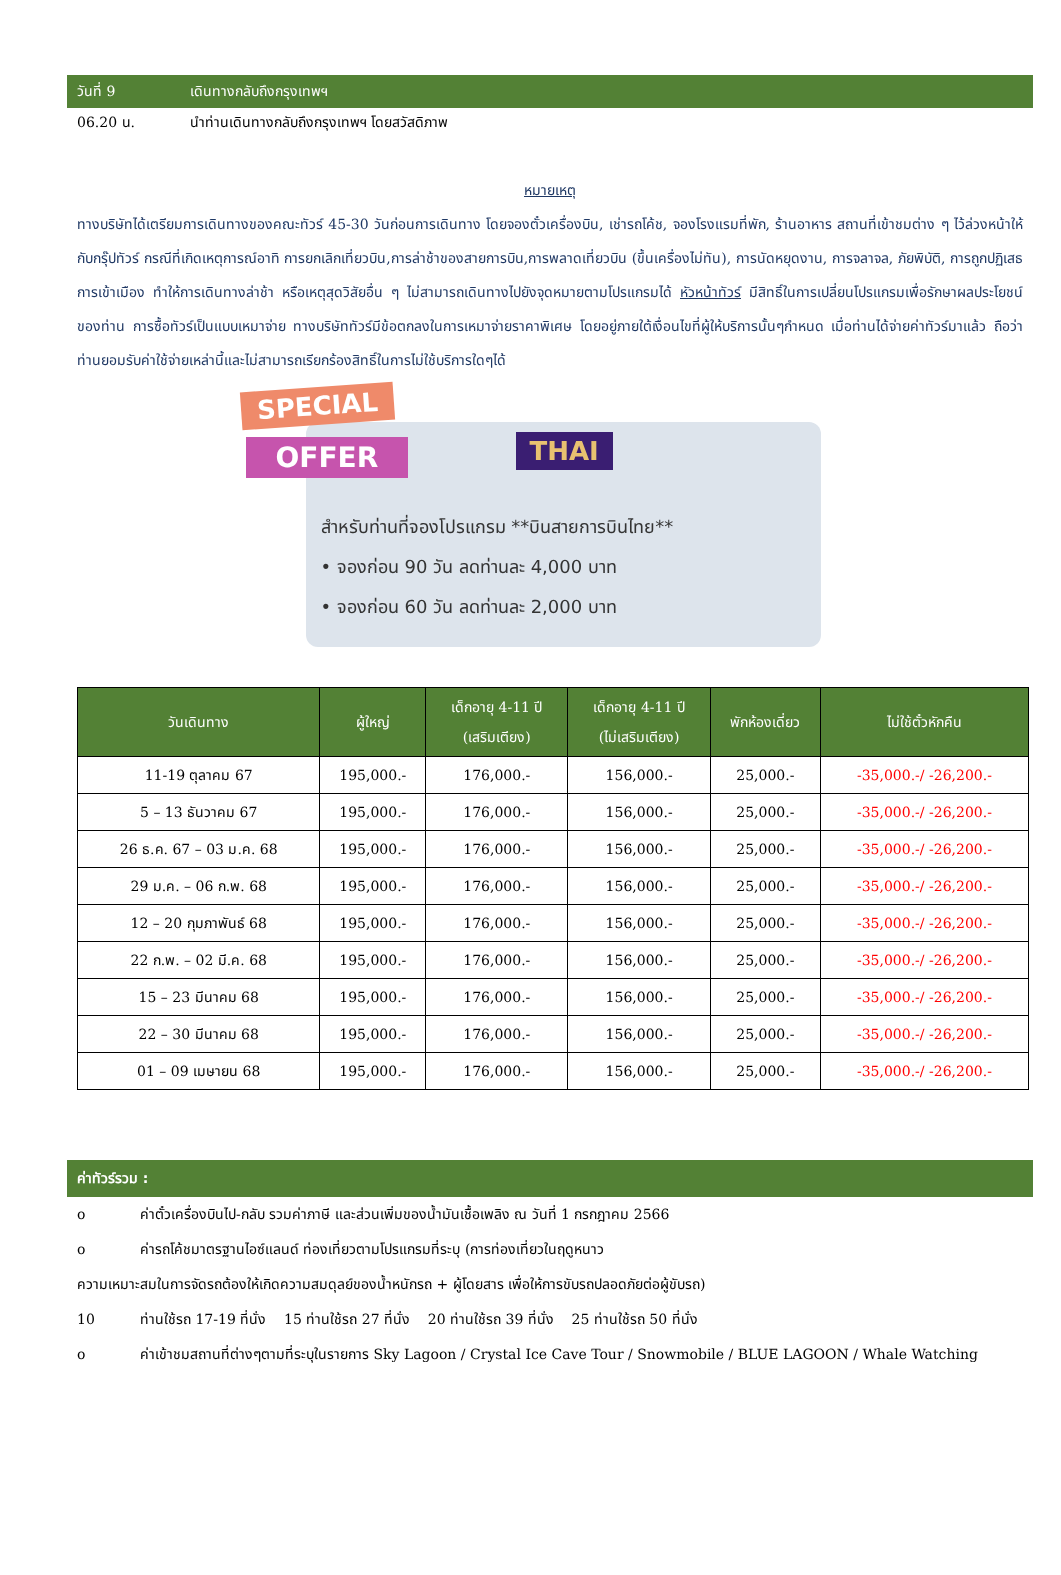วันที่ 9 เดินทางกลับถึงกรุงเทพฯ
06.20 น. นำท่านเดินทางกลับถึงกรุงเทพฯ โดยสวัสดิภาพ
หมายเหตุ
ทางบริษัทได้เตรียมการเดินทางของคณะทัวร์ 45-30 วันก่อนการเดินทาง โดยจองตั๋วเครื่องบิน, เช่ารถโค้ช, จองโรงแรมที่พัก, ร้านอาหาร สถานที่เข้าชมต่าง ๆ ไว้ล่วงหน้าให้กับกรุ๊ปทัวร์ กรณีที่เกิดเหตุการณ์อาทิ การยกเลิกเที่ยวบิน,การล่าช้าของสายการบิน,การพลาดเที่ยวบิน (ขึ้นเครื่องไม่ทัน), การนัดหยุดงาน, การจลาจล, ภัยพิบัติ, การถูกปฏิเสธการเข้าเมือง ทำให้การเดินทางล่าช้า หรือเหตุสุดวิสัยอื่น ๆ ไม่สามารถเดินทางไปยังจุดหมายตามโปรแกรมได้ หัวหน้าทัวร์ มีสิทธิ์ในการเปลี่ยนโปรแกรมเพื่อรักษาผลประโยชน์ของท่าน การซื้อทัวร์เป็นแบบเหมาจ่าย ทางบริษัททัวร์มีข้อตกลงในการเหมาจ่ายราคาพิเศษ โดยอยู่ภายใต้เงื่อนไขที่ผู้ให้บริการนั้นๆกำหนด เมื่อท่านได้จ่ายค่าทัวร์มาแล้ว ถือว่าท่านยอมรับค่าใช้จ่ายเหล่านี้และไม่สามารถเรียกร้องสิทธิ์ในการไม่ใช้บริการใดๆได้
SPECIAL
OFFER THAI
สำหรับท่านที่จองโปรแกรม **บินสายการบินไทย**
• จองก่อน 90 วัน ลดท่านละ 4,000 บาท
• จองก่อน 60 วัน ลดท่านละ 2,000 บาท
| วันเดินทาง | ผู้ใหญ่ | เด็กอายุ 4-11 ปี (เสริมเตียง) | เด็กอายุ 4-11 ปี (ไม่เสริมเตียง) | พักห้องเดี่ยว | ไม่ใช้ตั๋วหักคืน |
| --- | --- | --- | --- | --- | --- |
| 11-19 ตุลาคม 67 | 195,000.- | 176,000.- | 156,000.- | 25,000.- | -35,000.-/ -26,200.- |
| 5 – 13 ธันวาคม 67 | 195,000.- | 176,000.- | 156,000.- | 25,000.- | -35,000.-/ -26,200.- |
| 26 ธ.ค. 67 – 03 ม.ค. 68 | 195,000.- | 176,000.- | 156,000.- | 25,000.- | -35,000.-/ -26,200.- |
| 29 ม.ค. – 06 ก.พ. 68 | 195,000.- | 176,000.- | 156,000.- | 25,000.- | -35,000.-/ -26,200.- |
| 12 – 20 กุมภาพันธ์ 68 | 195,000.- | 176,000.- | 156,000.- | 25,000.- | -35,000.-/ -26,200.- |
| 22 ก.พ. – 02 มี.ค. 68 | 195,000.- | 176,000.- | 156,000.- | 25,000.- | -35,000.-/ -26,200.- |
| 15 – 23 มีนาคม 68 | 195,000.- | 176,000.- | 156,000.- | 25,000.- | -35,000.-/ -26,200.- |
| 22 – 30 มีนาคม 68 | 195,000.- | 176,000.- | 156,000.- | 25,000.- | -35,000.-/ -26,200.- |
| 01 – 09 เมษายน 68 | 195,000.- | 176,000.- | 156,000.- | 25,000.- | -35,000.-/ -26,200.- |
ค่าทัวร์รวม :
o ค่าตั๋วเครื่องบินไป-กลับ รวมค่าภาษี และส่วนเพิ่มของน้ำมันเชื้อเพลิง ณ วันที่ 1 กรกฎาคม 2566
o ค่ารถโค้ชมาตรฐานไอซ์แลนด์ ท่องเที่ยวตามโปรแกรมที่ระบุ (การท่องเที่ยวในฤดูหนาว
ความเหมาะสมในการจัดรถต้องให้เกิดความสมดุลย์ของน้ำหนักรถ + ผู้โดยสาร เพื่อให้การขับรถปลอดภัยต่อผู้ขับรถ)
10 ท่านใช้รถ 17-19 ที่นั่ง 15 ท่านใช้รถ 27 ที่นั่ง 20 ท่านใช้รถ 39 ที่นั่ง 25 ท่านใช้รถ 50 ที่นั่ง
o ค่าเข้าชมสถานที่ต่างๆตามที่ระบุในรายการ Sky Lagoon / Crystal Ice Cave Tour / Snowmobile / BLUE LAGOON / Whale Watching